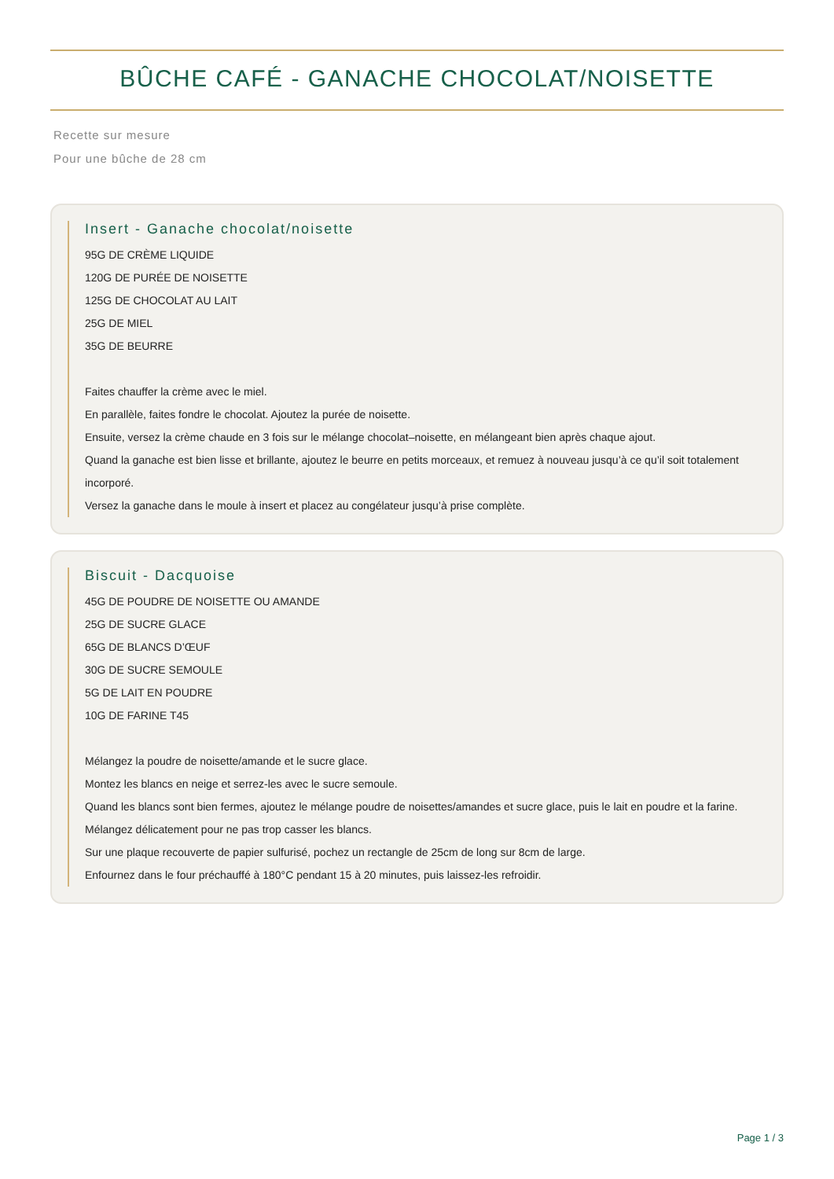BÛCHE CAFÉ - GANACHE CHOCOLAT/NOISETTE
Recette sur mesure
Pour une bûche de 28 cm
Insert - Ganache chocolat/noisette
95G DE CRÈME LIQUIDE
120G DE PURÉE DE NOISETTE
125G DE CHOCOLAT AU LAIT
25G DE MIEL
35G DE BEURRE
Faites chauffer la crème avec le miel.
En parallèle, faites fondre le chocolat. Ajoutez la purée de noisette.
Ensuite, versez la crème chaude en 3 fois sur le mélange chocolat–noisette, en mélangeant bien après chaque ajout.
Quand la ganache est bien lisse et brillante, ajoutez le beurre en petits morceaux, et remuez à nouveau jusqu’à ce qu’il soit totalement incorporé.
Versez la ganache dans le moule à insert et placez au congélateur jusqu’à prise complète.
Biscuit - Dacquoise
45G DE POUDRE DE NOISETTE OU AMANDE
25G DE SUCRE GLACE
65G DE BLANCS D’ŒUF
30G DE SUCRE SEMOULE
5G DE LAIT EN POUDRE
10G DE FARINE T45
Mélangez la poudre de noisette/amande et le sucre glace.
Montez les blancs en neige et serrez-les avec le sucre semoule.
Quand les blancs sont bien fermes, ajoutez le mélange poudre de noisettes/amandes et sucre glace, puis le lait en poudre et la farine. Mélangez délicatement pour ne pas trop casser les blancs.
Sur une plaque recouverte de papier sulfurisé, pochez un rectangle de 25cm de long sur 8cm de large.
Enfournez dans le four préchauffé à 180°C pendant 15 à 20 minutes, puis laissez-les refroidir.
Page 1 / 3